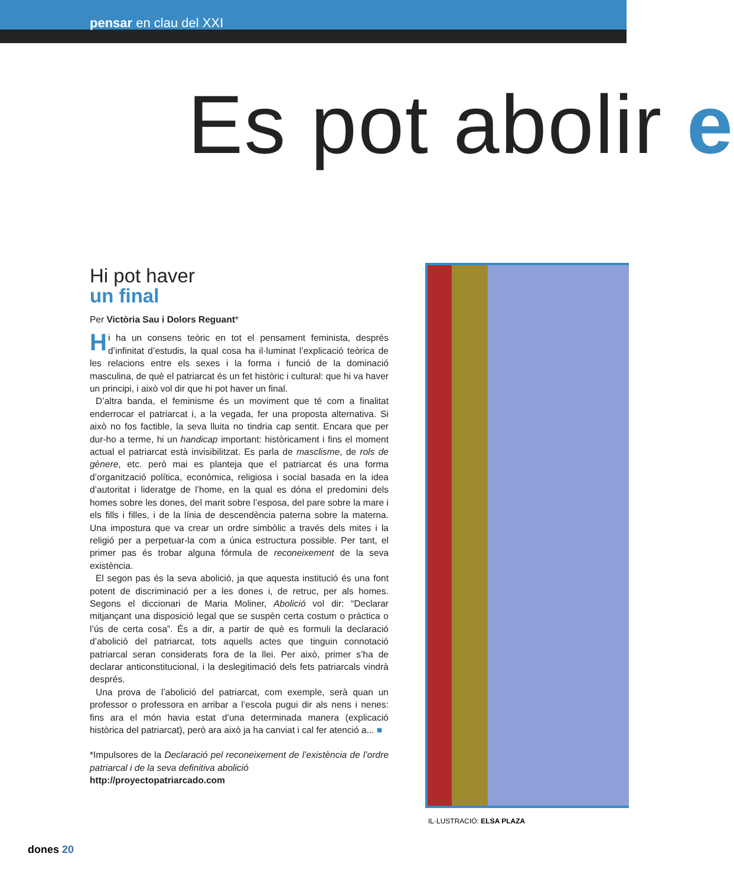pensar en clau del XXI
Es pot abolir e
Hi pot haver
un final
Per Victòria Sau i Dolors Reguant*
Hi ha un consens teòric en tot el pensament feminista, després d’infinitat d’estudis, la qual cosa ha il·luminat l’explicació teòrica de les relacions entre els sexes i la forma i funció de la dominació masculina, de què el patriarcat és un fet històric i cultural: que hi va haver un principi, i això vol dir que hi pot haver un final.
D’altra banda, el feminisme és un moviment que té com a finalitat enderrocar el patriarcat i, a la vegada, fer una proposta alternativa. Si això no fos factible, la seva lluita no tindria cap sentit. Encara que per dur-ho a terme, hi un handicap important: històricament i fins el moment actual el patriarcat està invisibilitzat. Es parla de masclisme, de rols de gènere, etc. però mai es planteja que el patriarcat és una forma d’organització política, econòmica, religiosa i social basada en la idea d’autoritat i lideratge de l’home, en la qual es dóna el predomini dels homes sobre les dones, del marit sobre l’esposa, del pare sobre la mare i els fills i filles, i de la línia de descendència paterna sobre la materna. Una impostura que va crear un ordre simbòlic a través dels mites i la religió per a perpetuar-la com a única estructura possible. Per tant, el primer pas és trobar alguna fórmula de reconeixement de la seva existència.
El segon pas és la seva abolició, ja que aquesta institució és una font potent de discriminació per a les dones i, de retruc, per als homes. Segons el diccionari de Maria Moliner, Abolició vol dir: “Declarar mitjançant una disposició legal que se suspèn certa costum o pràctica o l’ús de certa cosa”. És a dir, a partir de què es formuli la declaració d’abolició del patriarcat, tots aquells actes que tinguin connotació patriarcal seran considerats fora de la llei. Per això, primer s’ha de declarar anticonstitucional, i la deslegitimació dels fets patriarcals vindrà després.
Una prova de l’abolició del patriarcat, com exemple, serà quan un professor o professora en arribar a l’escola pugui dir als nens i nenes: fins ara el món havia estat d’una determinada manera (explicació històrica del patriarcat), però ara això ja ha canviat i cal fer atenció a... ■
*Impulsores de la Declaració pel reconeixement de l’existència de l’ordre patriarcal i de la seva definitiva abolició
http://proyectopatriarcado.com
IL·LUSTRACIÓ: ELSA PLAZA
dones 20